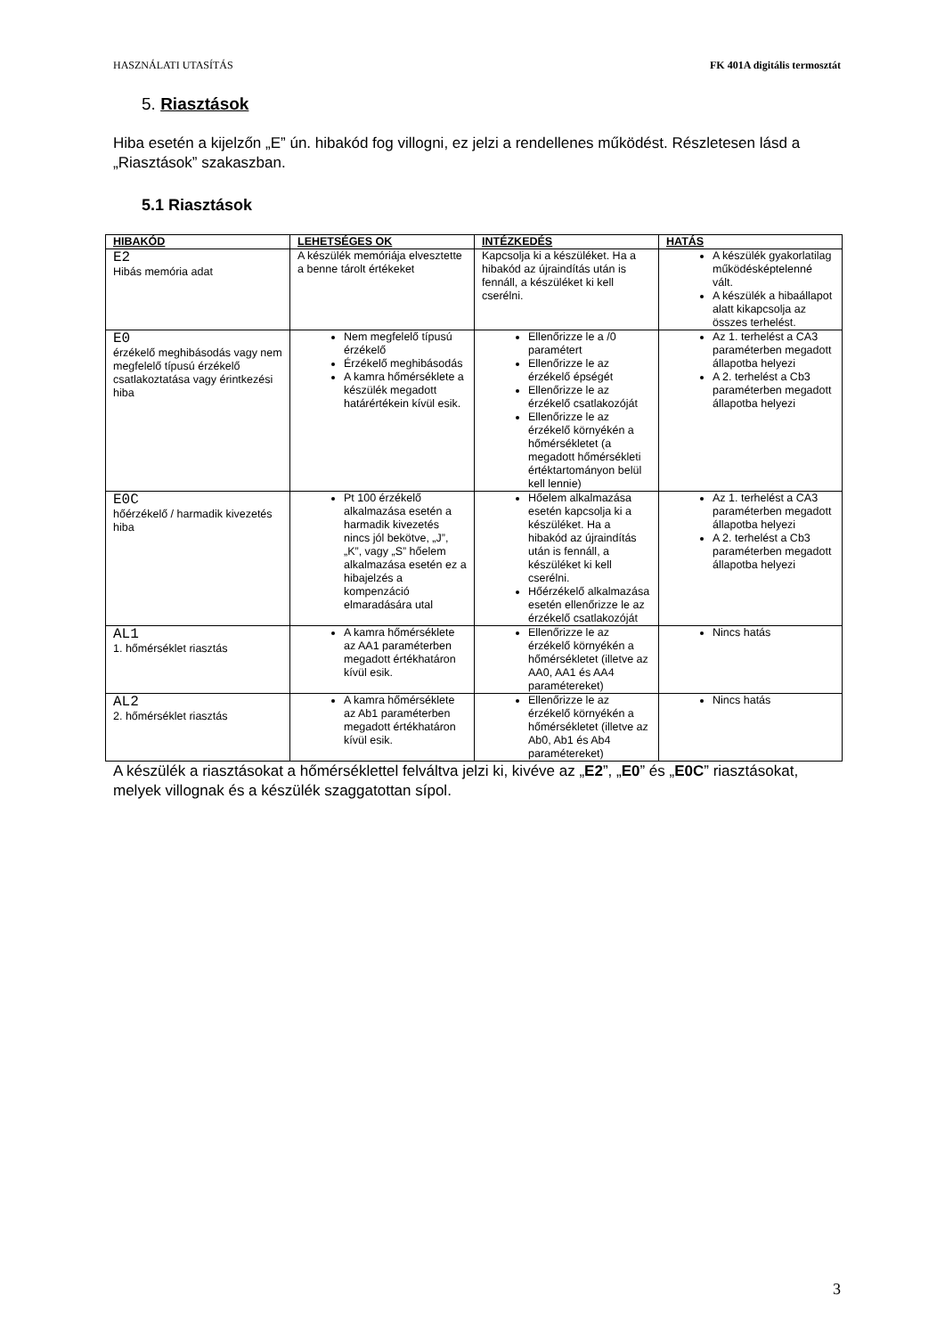HASZNÁLATI UTASÍTÁS FK 401A digitális termosztát
5. Riasztások
Hiba esetén a kijelzőn „E” ún. hibakód fog villogni, ez jelzi a rendellenes működést. Részletesen lásd a „Riasztások” szakaszban.
5.1 Riasztások
| HIBAKÓD | LEHETSÉGES OK | INTÉZKEDÉS | HATÁS |
| --- | --- | --- | --- |
| E2 Hibás memória adat | A készülék memóriája elvesztette a benne tárolt értékeket | Kapcsolja ki a készüléket. Ha a hibakód az újraindítás után is fennáll, a készüléket ki kell cserélni. | A készülék gyakorlatilag működésképtelenné vált. A készülék a hibaállapot alatt kikapcsolja az összes terhelést. |
| E0 érzékelő meghibásodás vagy nem megfelelő típusú érzékelő csatlakoztatása vagy érintkezési hiba | Nem megfelelő típusú érzékelő Érzékelő meghibásodás A kamra hőmérséklete a készülék megadott határértékein kívül esik. | Ellenőrizze le a /0 paramétert Ellenőrizze le az érzékelő épségét Ellenőrizze le az érzékelő csatlakozóját Ellenőrizze le az érzékelő környékén a hőmérsékletet (a megadott hőmérsékleti értéktartományon belül kell lennie) | Az 1. terhelést a CA3 paraméterben megadott állapotba helyezi A 2. terhelést a Cb3 paraméterben megadott állapotba helyezi |
| E0C hőérzékelő / harmadik kivezetés hiba | Pt 100 érzékelő alkalmazása esetén a harmadik kivezetés nincs jól bekötve, „J”, „K”, vagy „S” hőelem alkalmazása esetén ez a hibajelzés a kompenzáció elmaradására utal | Hőelem alkalmazása esetén kapcsolja ki a készüléket. Ha a hibakód az újraindítás után is fennáll, a készüléket ki kell cserélni. Hőérzékelő alkalmazása esetén ellenőrizze le az érzékelő csatlakozóját | Az 1. terhelést a CA3 paraméterben megadott állapotba helyezi A 2. terhelést a Cb3 paraméterben megadott állapotba helyezi |
| AL1 1. hőmérséklet riasztás | A kamra hőmérséklete az AA1 paraméterben megadott értékhatáron kívül esik. | Ellenőrizze le az érzékelő környékén a hőmérsékletet (illetve az AA0, AA1 és AA4 paramétereket) | Nincs hatás |
| AL2 2. hőmérséklet riasztás | A kamra hőmérséklete az Ab1 paraméterben megadott értékhatáron kívül esik. | Ellenőrizze le az érzékelő környékén a hőmérsékletet (illetve az Ab0, Ab1 és Ab4 paramétereket) | Nincs hatás |
A készülék a riasztásokat a hőmérséklettel felváltva jelzi ki, kivéve az „E2”, „E0” és „E0C” riasztásokat, melyek villognak és a készülék szaggatottan sípol.
3